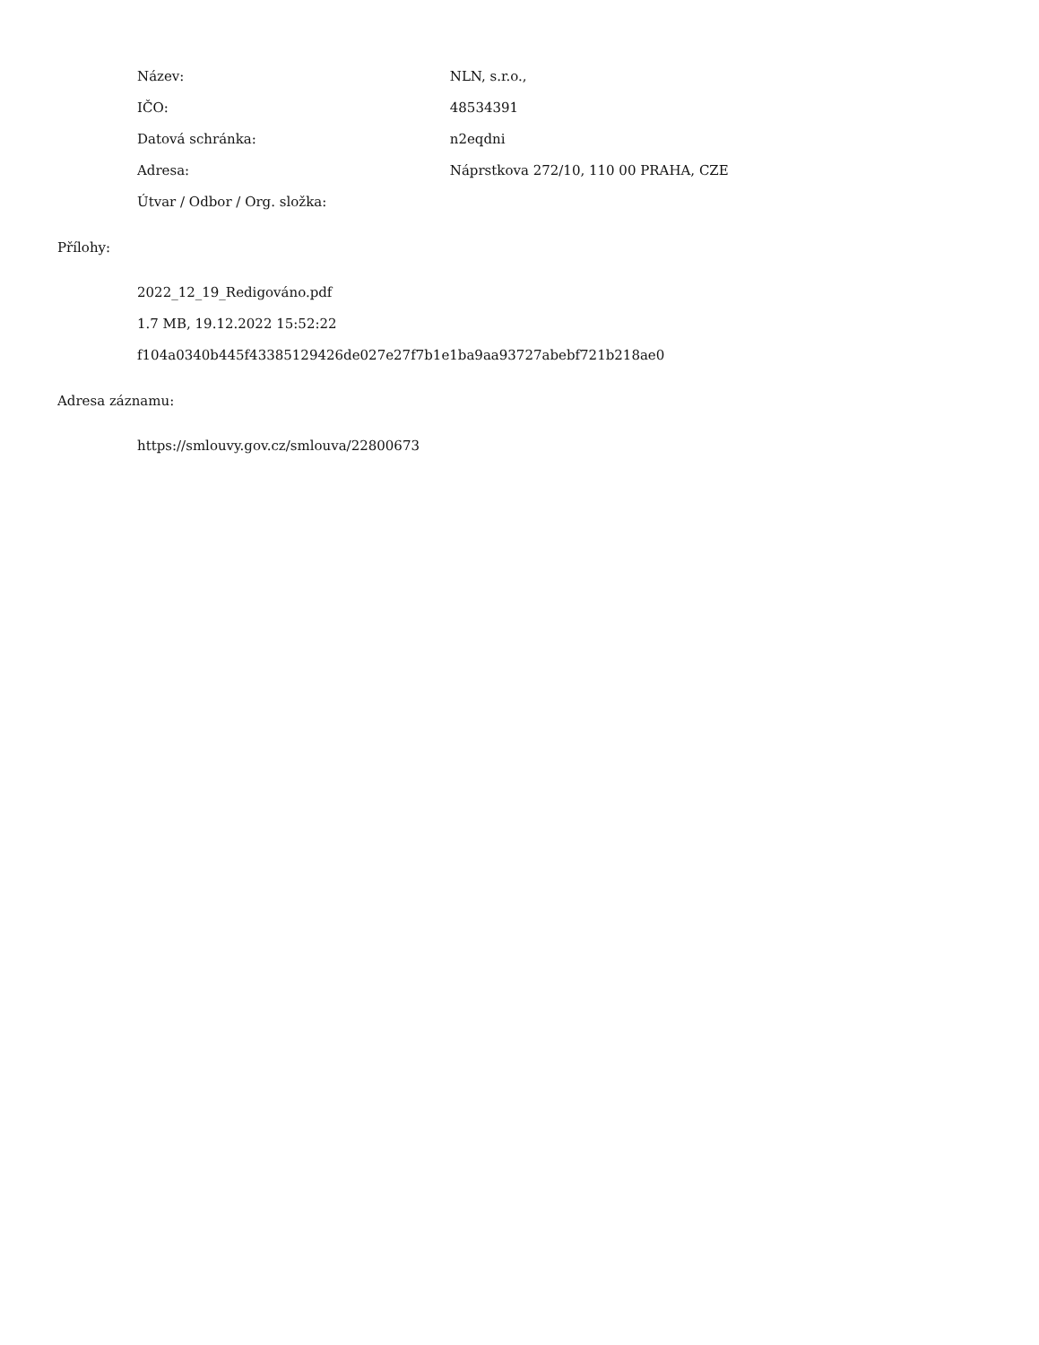Název: NLN, s.r.o.,
IČO: 48534391
Datová schránka: n2eqdni
Adresa: Náprstkova 272/10, 110 00 PRAHA, CZE
Útvar / Odbor / Org. složka:
Přílohy:
2022_12_19_Redigováno.pdf
1.7 MB, 19.12.2022 15:52:22
f104a0340b445f43385129426de027e27f7b1e1ba9aa93727abebf721b218ae0
Adresa záznamu:
https://smlouvy.gov.cz/smlouva/22800673